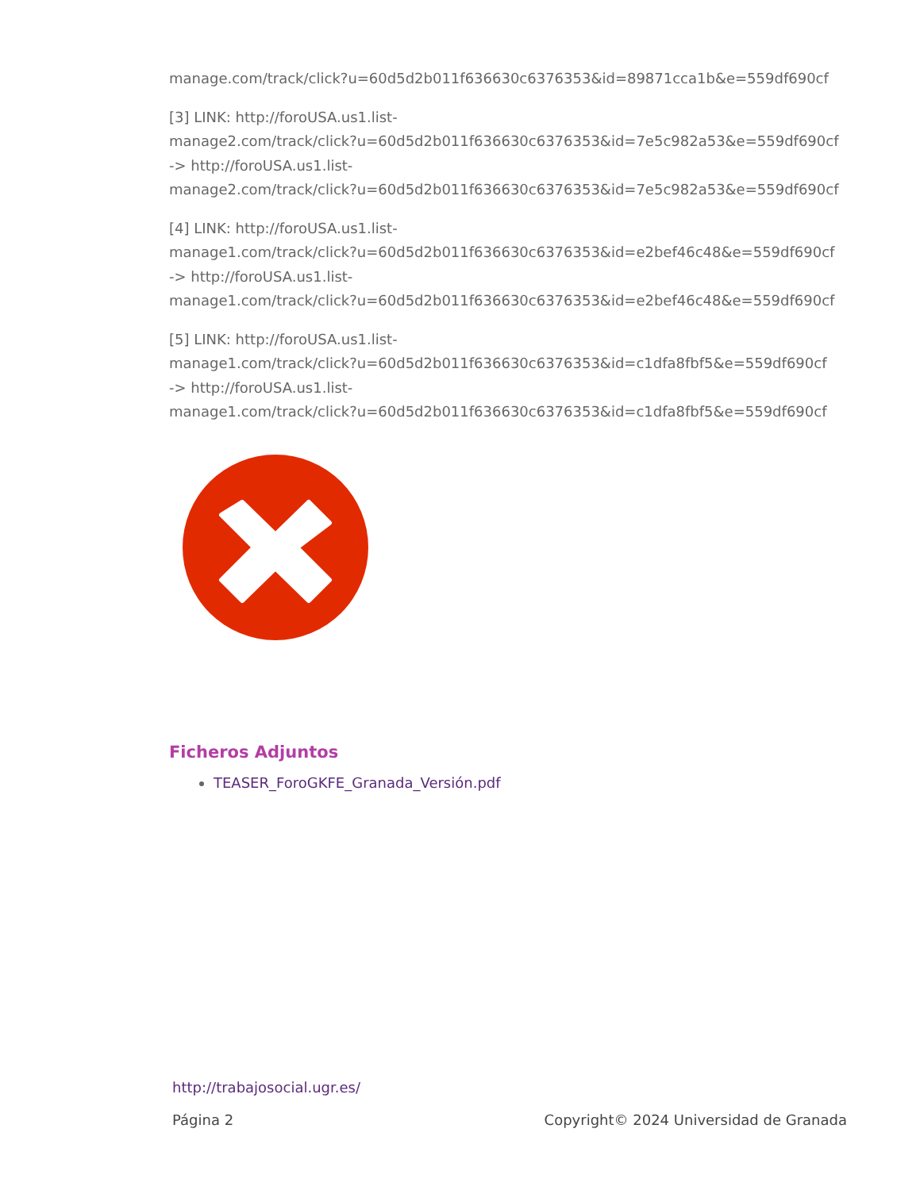manage.com/track/click?u=60d5d2b011f636630c6376353&id=89871cca1b&e=559df690cf
[3] LINK: http://foroUSA.us1.list-
manage2.com/track/click?u=60d5d2b011f636630c6376353&id=7e5c982a53&e=559df690cf
-> http://foroUSA.us1.list-
manage2.com/track/click?u=60d5d2b011f636630c6376353&id=7e5c982a53&e=559df690cf
[4] LINK: http://foroUSA.us1.list-
manage1.com/track/click?u=60d5d2b011f636630c6376353&id=e2bef46c48&e=559df690cf
-> http://foroUSA.us1.list-
manage1.com/track/click?u=60d5d2b011f636630c6376353&id=e2bef46c48&e=559df690cf
[5] LINK: http://foroUSA.us1.list-
manage1.com/track/click?u=60d5d2b011f636630c6376353&id=c1dfa8fbf5&e=559df690cf
-> http://foroUSA.us1.list-
manage1.com/track/click?u=60d5d2b011f636630c6376353&id=c1dfa8fbf5&e=559df690cf
Ficheros Adjuntos
TEASER_ForoGKFE_Granada_Versión.pdf
http://trabajosocial.ugr.es/
Página 2 Copyright© 2024 Universidad de Granada